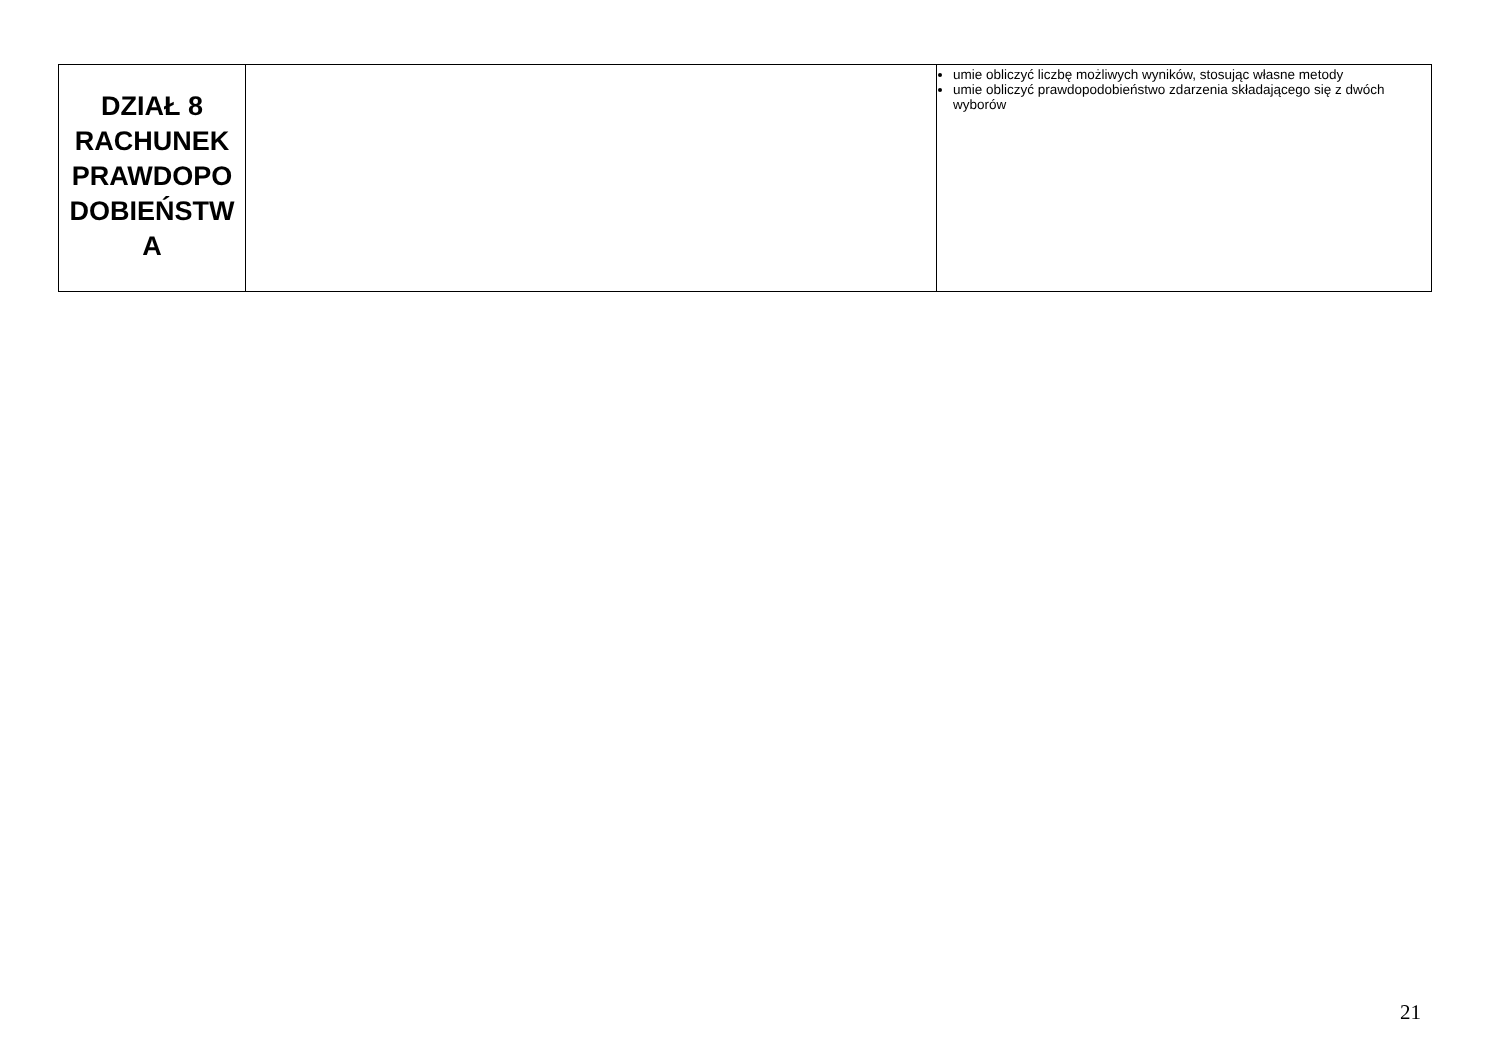| DZIAŁ 8 RACHUNEK PRAWDOPO DOBIEŃSTW A | | umie obliczyć liczbę możliwych wyników, stosując własne metody umie obliczyć prawdopodobieństwo zdarzenia składającego się z dwóch wyborów |
21